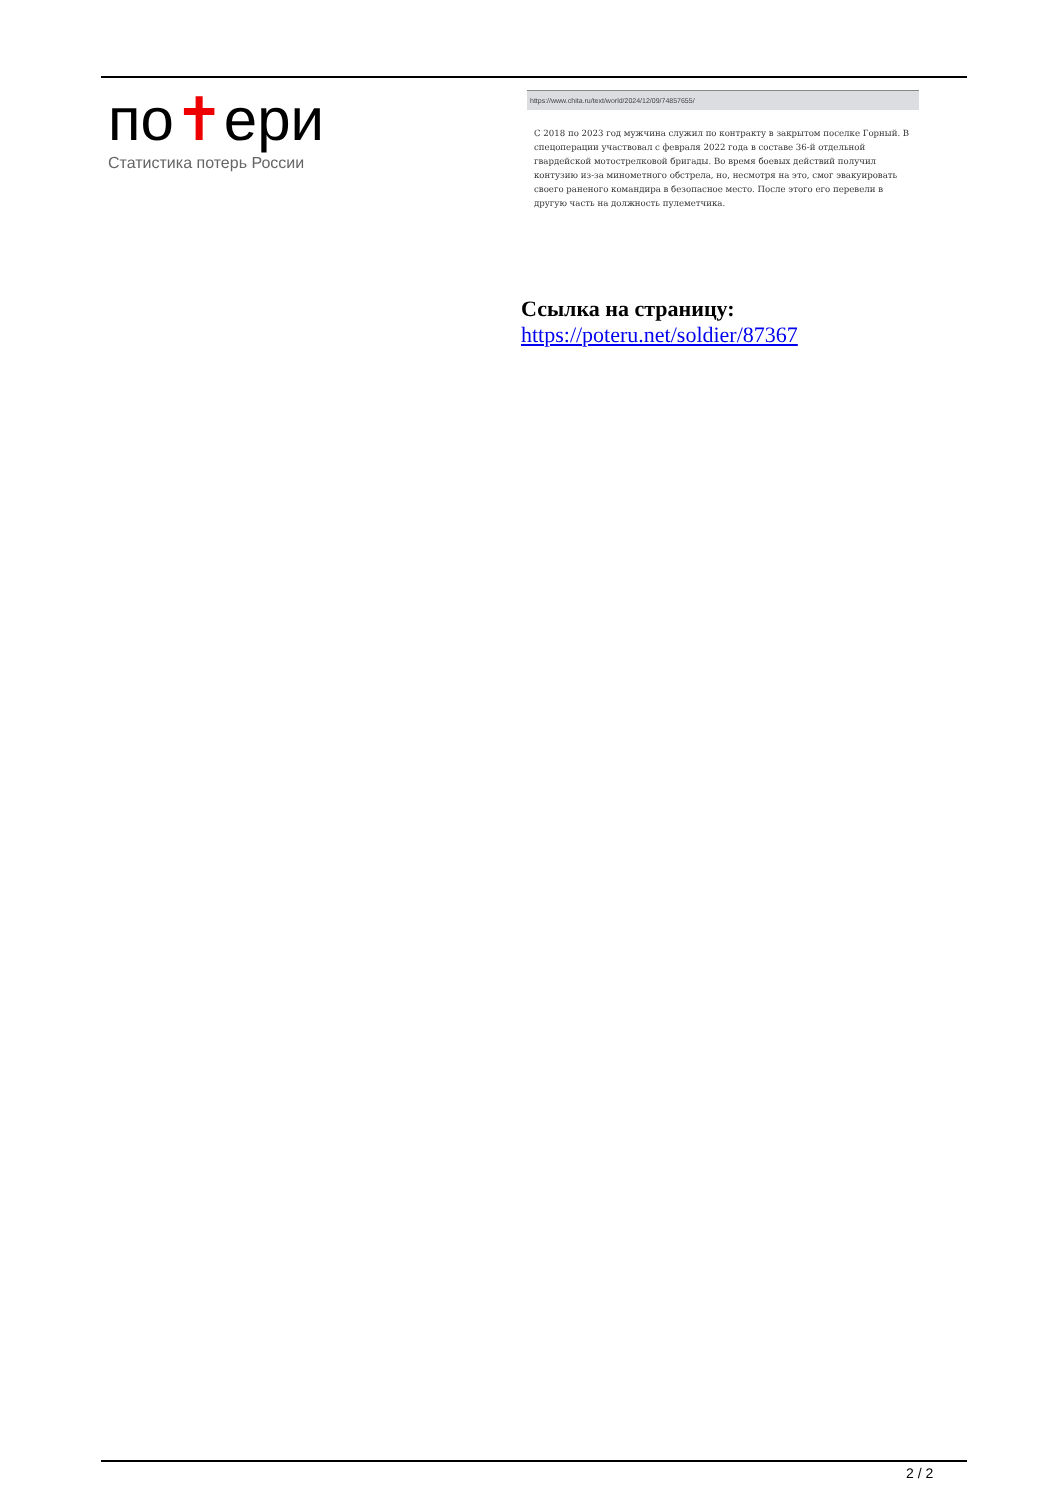по✝ери
Статистика потерь России
https://www.chita.ru/text/world/2024/12/09/74857655/
С 2018 по 2023 год мужчина служил по контракту в закрытом поселке Горный. В спецоперации участвовал с февраля 2022 года в составе 36-й отдельной гвардейской мотострелковой бригады. Во время боевых действий получил контузию из-за минометного обстрела, но, несмотря на это, смог эвакуировать своего раненого командира в безопасное место. После этого его перевели в другую часть на должность пулеметчика.
Ссылка на страницу:
https://poteru.net/soldier/87367
2 / 2